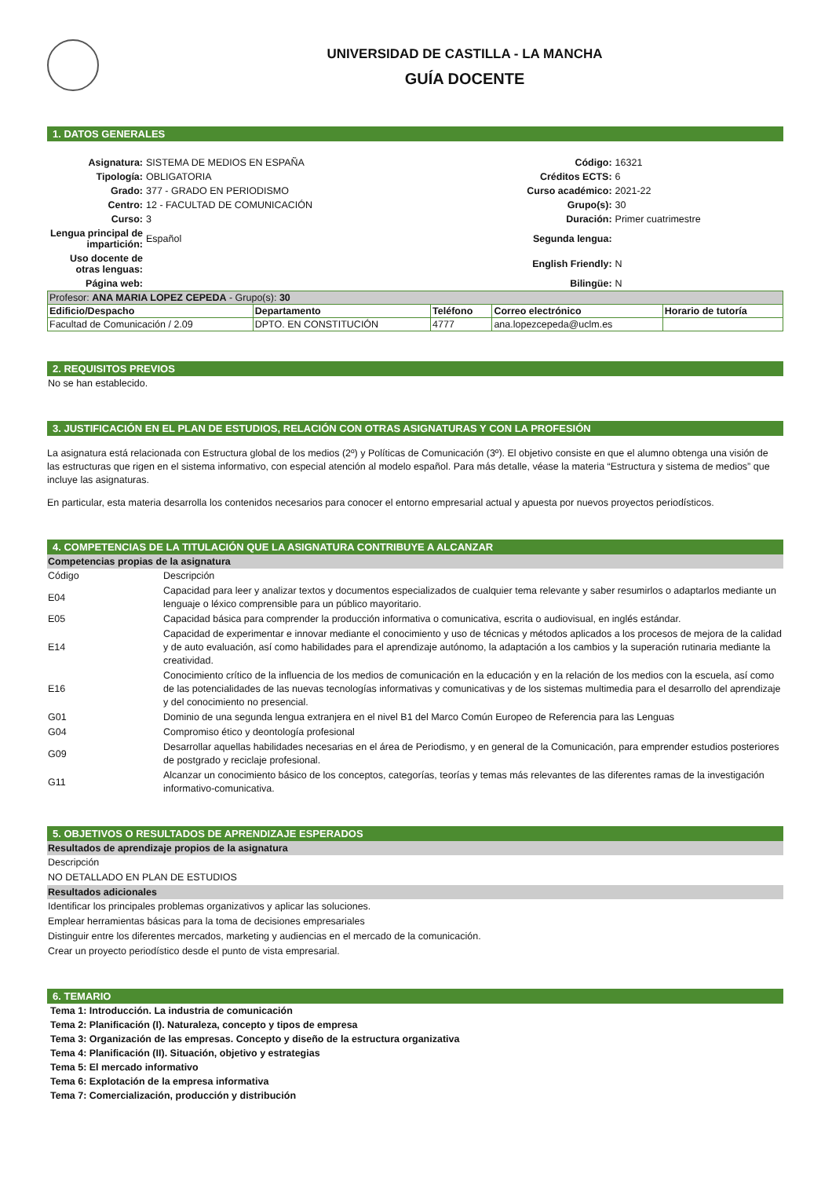UNIVERSIDAD DE CASTILLA - LA MANCHA
GUÍA DOCENTE
1. DATOS GENERALES
| Asignatura: | SISTEMA DE MEDIOS EN ESPAÑA | Código: | 16321 |
| Tipología: | OBLIGATORIA | Créditos ECTS: | 6 |
| Grado: | 377 - GRADO EN PERIODISMO | Curso académico: | 2021-22 |
| Centro: | 12 - FACULTAD DE COMUNICACIÓN | Grupo(s): | 30 |
| Curso: | 3 | Duración: | Primer cuatrimestre |
| Lengua principal de impartición: | Español | Segunda lengua: | |
| Uso docente de otras lenguas: | | English Friendly: | N |
| Página web: | | Bilingüe: | N |
| Profesor: ANA MARIA LOPEZ CEPEDA - Grupo(s): 30 | | | | |
| Edificio/Despacho | Departamento | Teléfono | Correo electrónico | Horario de tutoría |
| Facultad de Comunicación / 2.09 | DPTO. EN CONSTITUCIÓN | 4777 | ana.lopezcepeda@uclm.es | |
2. REQUISITOS PREVIOS
No se han establecido.
3. JUSTIFICACIÓN EN EL PLAN DE ESTUDIOS, RELACIÓN CON OTRAS ASIGNATURAS Y CON LA PROFESIÓN
La asignatura está relacionada con Estructura global de los medios (2º) y Políticas de Comunicación (3º). El objetivo consiste en que el alumno obtenga una visión de las estructuras que rigen en el sistema informativo, con especial atención al modelo español. Para más detalle, véase la materia “Estructura y sistema de medios” que incluye las asignaturas.
En particular, esta materia desarrolla los contenidos necesarios para conocer el entorno empresarial actual y apuesta por nuevos proyectos periodísticos.
4. COMPETENCIAS DE LA TITULACIÓN QUE LA ASIGNATURA CONTRIBUYE A ALCANZAR
Competencias propias de la asignatura
| Código | Descripción |
| E04 | Capacidad para leer y analizar textos y documentos especializados de cualquier tema relevante y saber resumirlos o adaptarlos mediante un lenguaje o léxico comprensible para un público mayoritario. |
| E05 | Capacidad básica para comprender la producción informativa o comunicativa, escrita o audiovisual, en inglés estándar. |
| E14 | Capacidad de experimentar e innovar mediante el conocimiento y uso de técnicas y métodos aplicados a los procesos de mejora de la calidad y de auto evaluación, así como habilidades para el aprendizaje autónomo, la adaptación a los cambios y la superación rutinaria mediante la creatividad. |
| E16 | Conocimiento crítico de la influencia de los medios de comunicación en la educación y en la relación de los medios con la escuela, así como de las potencialidades de las nuevas tecnologías informativas y comunicativas y de los sistemas multimedia para el desarrollo del aprendizaje y del conocimiento no presencial. |
| G01 | Dominio de una segunda lengua extranjera en el nivel B1 del Marco Común Europeo de Referencia para las Lenguas |
| G04 | Compromiso ético y deontología profesional |
| G09 | Desarrollar aquellas habilidades necesarias en el área de Periodismo, y en general de la Comunicación, para emprender estudios posteriores de postgrado y reciclaje profesional. |
| G11 | Alcanzar un conocimiento básico de los conceptos, categorías, teorías y temas más relevantes de las diferentes ramas de la investigación informativo-comunicativa. |
5. OBJETIVOS O RESULTADOS DE APRENDIZAJE ESPERADOS
Resultados de aprendizaje propios de la asignatura
Descripción
NO DETALLADO EN PLAN DE ESTUDIOS
Resultados adicionales
Identificar los principales problemas organizativos y aplicar las soluciones.
Emplear herramientas básicas para la toma de decisiones empresariales
Distinguir entre los diferentes mercados, marketing y audiencias en el mercado de la comunicación.
Crear un proyecto periodístico desde el punto de vista empresarial.
6. TEMARIO
Tema 1: Introducción. La industria de comunicación
Tema 2: Planificación (I). Naturaleza, concepto y tipos de empresa
Tema 3: Organización de las empresas. Concepto y diseño de la estructura organizativa
Tema 4: Planificación (II). Situación, objetivo y estrategias
Tema 5: El mercado informativo
Tema 6: Explotación de la empresa informativa
Tema 7: Comercialización, producción y distribución